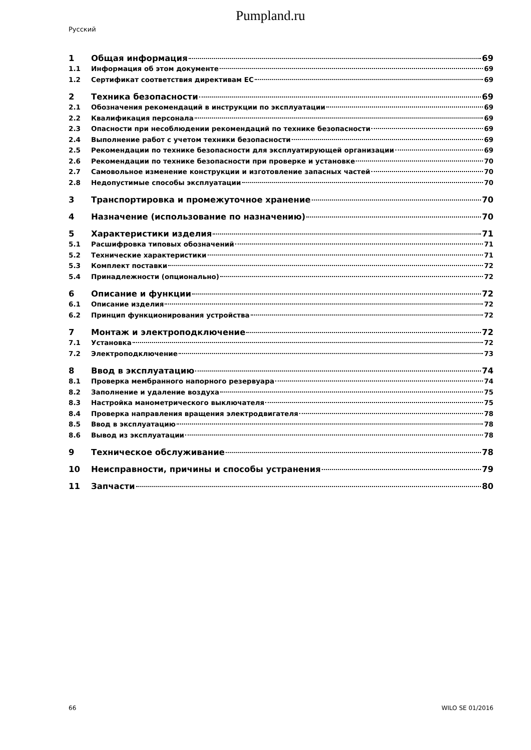Pumpland.ru
Русский
1 Общая информация 69
1.1 Информация об этом документе 69
1.2 Сертификат соответствия директивам ЕС 69
2 Техника безопасности 69
2.1 Обозначения рекомендаций в инструкции по эксплуатации 69
2.2 Квалификация персонала 69
2.3 Опасности при несоблюдении рекомендаций по технике безопасности 69
2.4 Выполнение работ с учетом техники безопасности 69
2.5 Рекомендации по технике безопасности для эксплуатирующей организации 69
2.6 Рекомендации по технике безопасности при проверке и установке 70
2.7 Самовольное изменение конструкции и изготовление запасных частей 70
2.8 Недопустимые способы эксплуатации 70
3 Транспортировка и промежуточное хранение 70
4 Назначение (использование по назначению) 70
5 Характеристики изделия 71
5.1 Расшифровка типовых обозначений 71
5.2 Технические характеристики 71
5.3 Комплект поставки 72
5.4 Принадлежности (опционально) 72
6 Описание и функции 72
6.1 Описание изделия 72
6.2 Принцип функционирования устройства 72
7 Монтаж и электроподключение 72
7.1 Установка 72
7.2 Электроподключение 73
8 Ввод в эксплуатацию 74
8.1 Проверка мембранного напорного резервуара 74
8.2 Заполнение и удаление воздуха 75
8.3 Настройка манометрического выключателя 75
8.4 Проверка направления вращения электродвигателя 78
8.5 Ввод в эксплуатацию 78
8.6 Вывод из эксплуатации 78
9 Техническое обслуживание 78
10 Неисправности, причины и способы устранения 79
11 Запчасти 80
66 WILO SE 01/2016